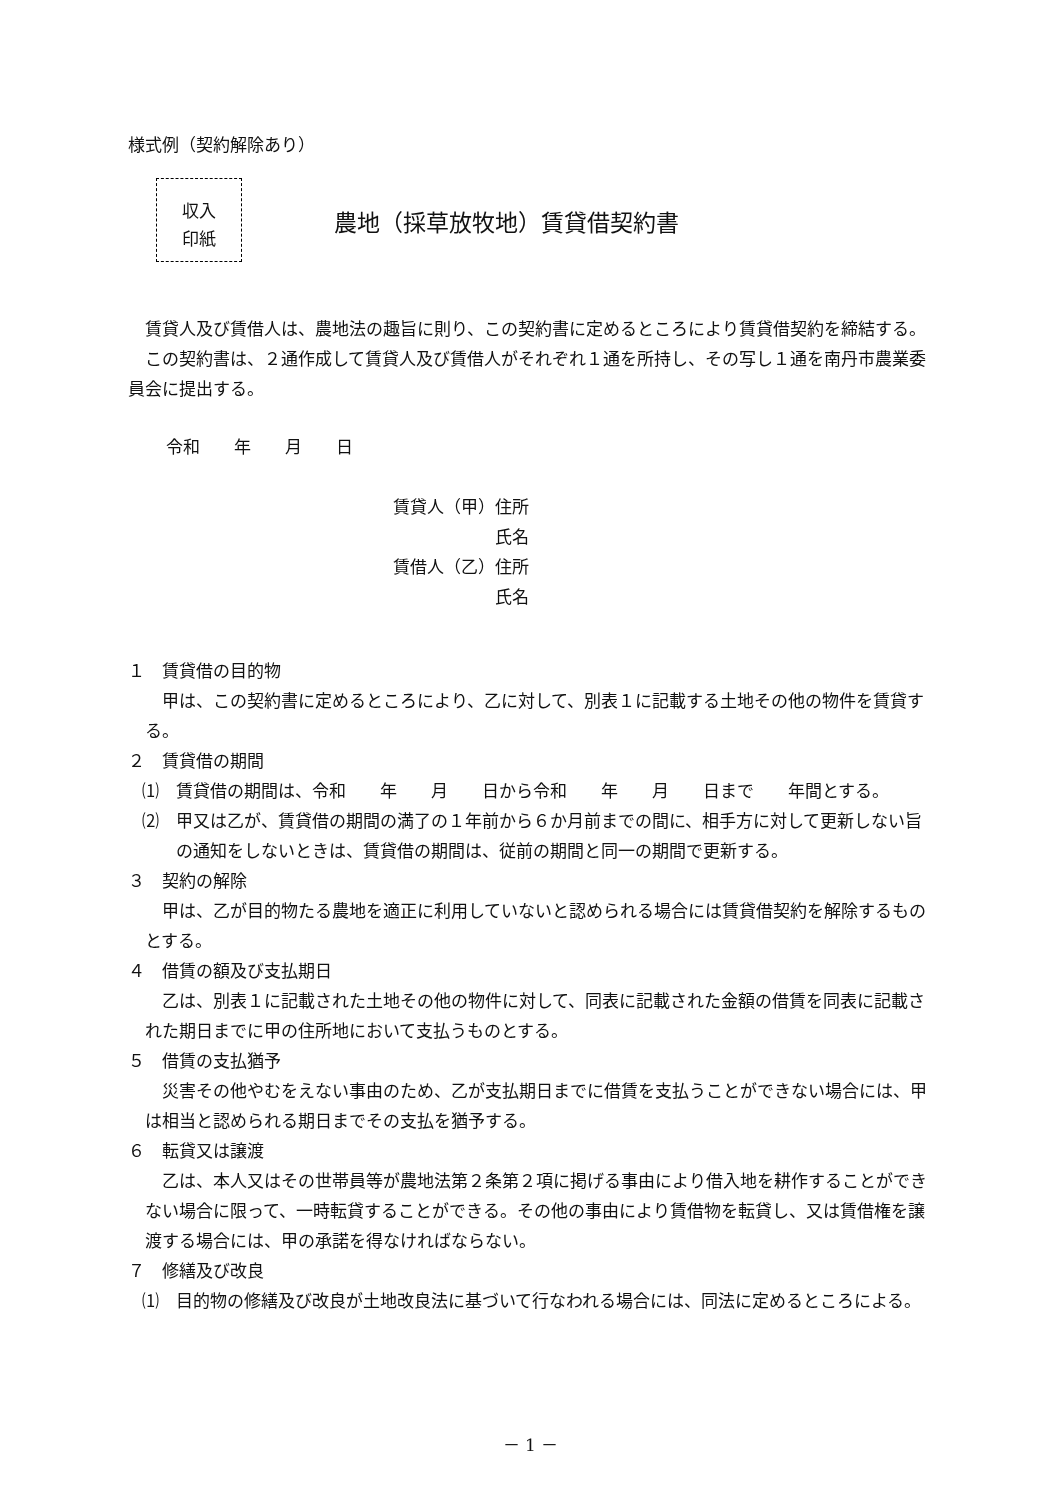様式例（契約解除あり）
収入
印紙
農地（採草放牧地）賃貸借契約書
賃貸人及び賃借人は、農地法の趣旨に則り、この契約書に定めるところにより賃貸借契約を締結する。
この契約書は、２通作成して賃貸人及び賃借人がそれぞれ１通を所持し、その写し１通を南丹市農業委員会に提出する。
令和　　年　　月　　日
賃貸人（甲）住所
　　　　　　氏名
賃借人（乙）住所
　　　　　　氏名
１　賃貸借の目的物
甲は、この契約書に定めるところにより、乙に対して、別表１に記載する土地その他の物件を賃貸する。
２　賃貸借の期間
⑴　賃貸借の期間は、令和　　年　　月　　日から令和　　年　　月　　日まで　　年間とする。
⑵　甲又は乙が、賃貸借の期間の満了の１年前から６か月前までの間に、相手方に対して更新しない旨の通知をしないときは、賃貸借の期間は、従前の期間と同一の期間で更新する。
３　契約の解除
甲は、乙が目的物たる農地を適正に利用していないと認められる場合には賃貸借契約を解除するものとする。
４　借賃の額及び支払期日
乙は、別表１に記載された土地その他の物件に対して、同表に記載された金額の借賃を同表に記載された期日までに甲の住所地において支払うものとする。
５　借賃の支払猶予
災害その他やむをえない事由のため、乙が支払期日までに借賃を支払うことができない場合には、甲は相当と認められる期日までその支払を猶予する。
６　転貸又は譲渡
乙は、本人又はその世帯員等が農地法第２条第２項に掲げる事由により借入地を耕作することができない場合に限って、一時転貸することができる。その他の事由により賃借物を転貸し、又は賃借権を譲渡する場合には、甲の承諾を得なければならない。
７　修繕及び改良
⑴　目的物の修繕及び改良が土地改良法に基づいて行なわれる場合には、同法に定めるところによる。
－ 1 －